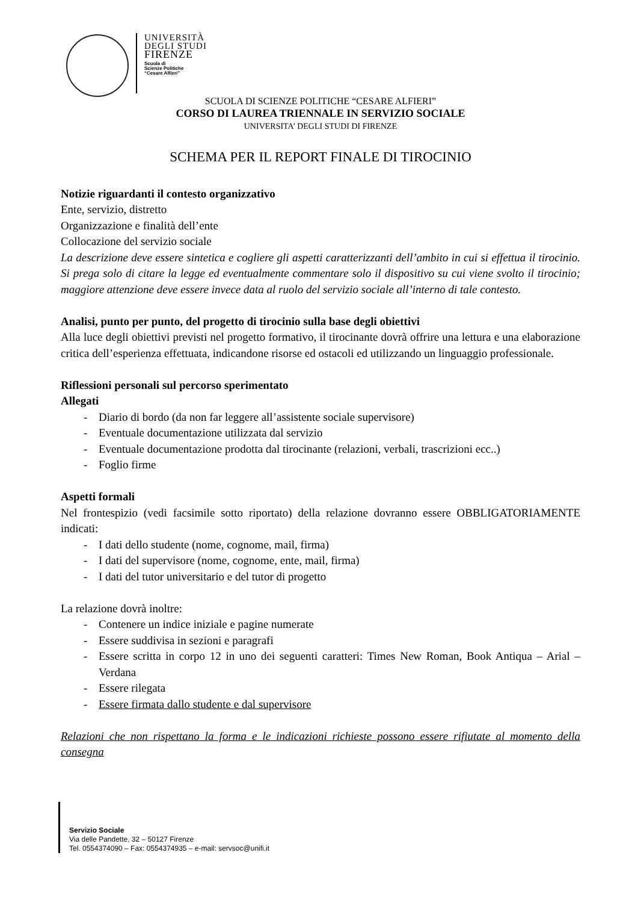UNIVERSITÀ
DEGLI STUDI
FIRENZE
Scuola di
Scienze Politiche
“Cesare Alfieri”
SCUOLA DI SCIENZE POLITICHE “CESARE ALFIERI”
CORSO DI LAUREA TRIENNALE IN SERVIZIO SOCIALE
UNIVERSITA’ DEGLI STUDI DI FIRENZE
SCHEMA PER IL REPORT FINALE DI TIROCINIO
Notizie riguardanti il contesto organizzativo
Ente, servizio, distretto
Organizzazione e finalità dell’ente
Collocazione del servizio sociale
La descrizione deve essere sintetica e cogliere gli aspetti caratterizzanti dell’ambito in cui si effettua il tirocinio. Si prega solo di citare la legge ed eventualmente commentare solo il dispositivo su cui viene svolto il tirocinio; maggiore attenzione deve essere invece data al ruolo del servizio sociale all’interno di tale contesto.
Analisi, punto per punto, del progetto di tirocinio sulla base degli obiettivi
Alla luce degli obiettivi previsti nel progetto formativo, il tirocinante dovrà offrire una lettura e una elaborazione critica dell’esperienza effettuata, indicandone risorse ed ostacoli ed utilizzando un linguaggio professionale.
Riflessioni personali sul percorso sperimentato
Allegati
- Diario di bordo (da non far leggere all’assistente sociale supervisore)
- Eventuale documentazione utilizzata dal servizio
- Eventuale documentazione prodotta dal tirocinante (relazioni, verbali, trascrizioni ecc..)
- Foglio firme
Aspetti formali
Nel frontespizio (vedi facsimile sotto riportato) della relazione dovranno essere OBBLIGATORIAMENTE indicati:
- I dati dello studente (nome, cognome, mail, firma)
- I dati del supervisore (nome, cognome, ente, mail, firma)
- I dati del tutor universitario e del tutor di progetto
La relazione dovrà inoltre:
- Contenere un indice iniziale e pagine numerate
- Essere suddivisa in sezioni e paragrafi
- Essere scritta in corpo 12 in uno dei seguenti caratteri: Times New Roman, Book Antiqua – Arial – Verdana
- Essere rilegata
- Essere firmata dallo studente e dal supervisore
Relazioni che non rispettano la forma e le indicazioni richieste possono essere rifiutate al momento della consegna
Servizio Sociale
Via delle Pandette, 32 – 50127 Firenze
Tel. 0554374090 – Fax: 0554374935 – e-mail: servsoc@unifi.it